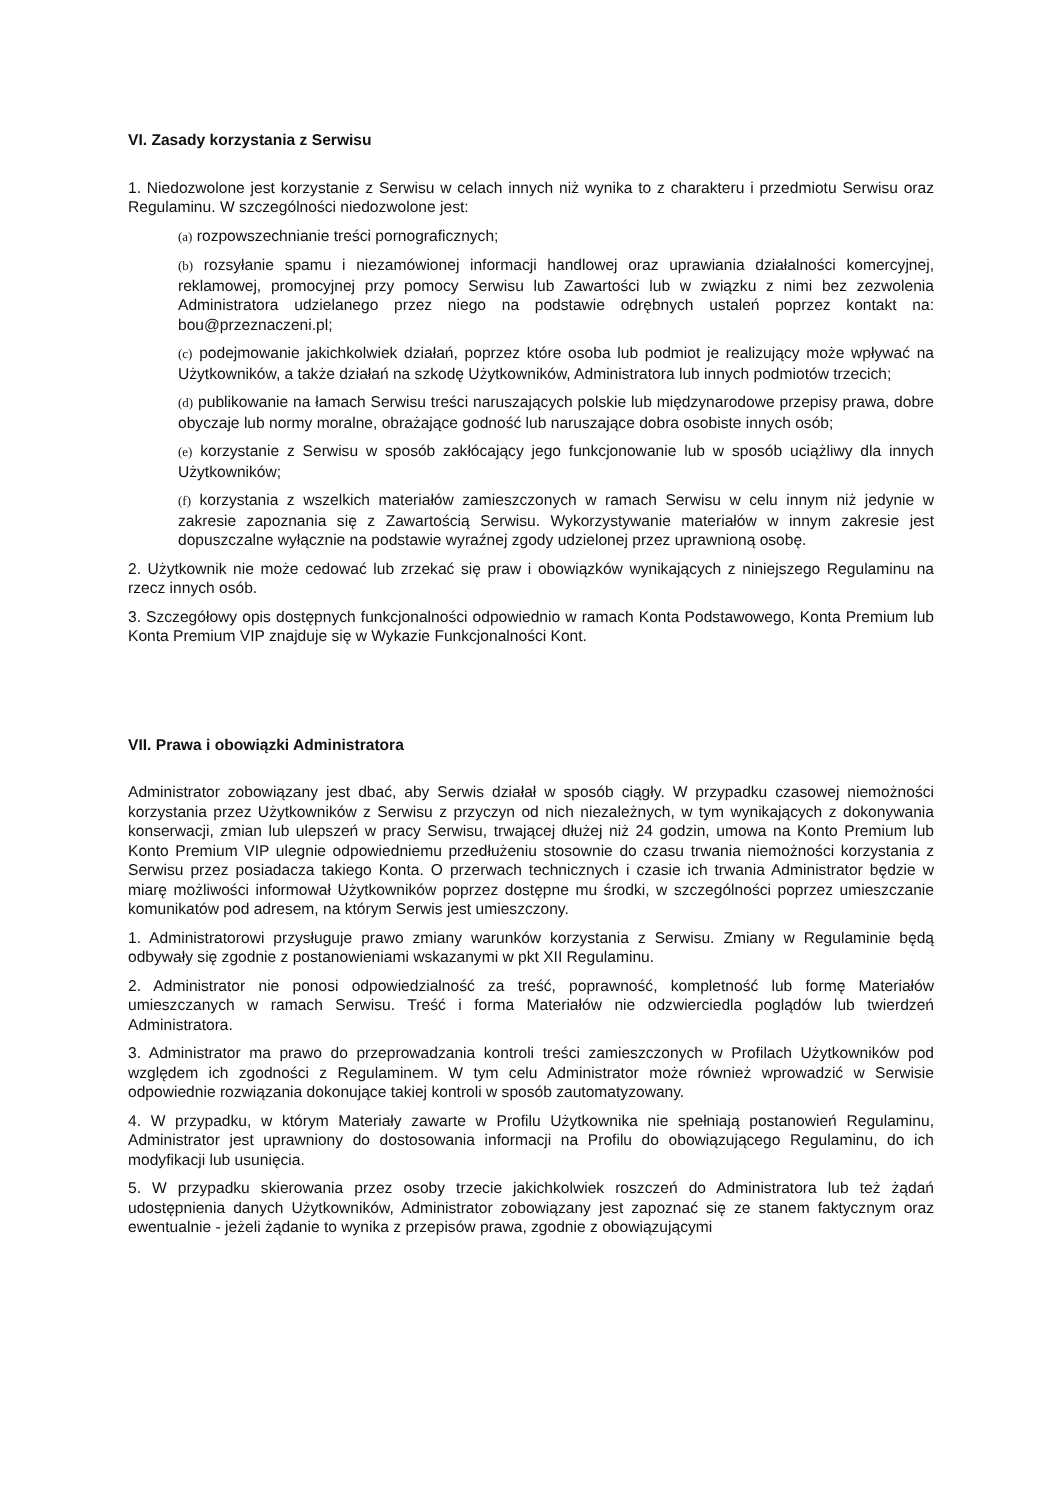VI. Zasady korzystania z Serwisu
1. Niedozwolone jest korzystanie z Serwisu w celach innych niż wynika to z charakteru i przedmiotu Serwisu oraz Regulaminu. W szczególności niedozwolone jest:
(a) rozpowszechnianie treści pornograficznych;
(b) rozsyłanie spamu i niezamówionej informacji handlowej oraz uprawiania działalności komercyjnej, reklamowej, promocyjnej przy pomocy Serwisu lub Zawartości lub w związku z nimi bez zezwolenia Administratora udzielanego przez niego na podstawie odrębnych ustaleń poprzez kontakt na: bou@przeznaczeni.pl;
(c) podejmowanie jakichkolwiek działań, poprzez które osoba lub podmiot je realizujący może wpływać na Użytkowników, a także działań na szkodę Użytkowników, Administratora lub innych podmiotów trzecich;
(d) publikowanie na łamach Serwisu treści naruszających polskie lub międzynarodowe przepisy prawa, dobre obyczaje lub normy moralne, obrażające godność lub naruszające dobra osobiste innych osób;
(e) korzystanie z Serwisu w sposób zakłócający jego funkcjonowanie lub w sposób uciążliwy dla innych Użytkowników;
(f) korzystania z wszelkich materiałów zamieszczonych w ramach Serwisu w celu innym niż jedynie w zakresie zapoznania się z Zawartością Serwisu. Wykorzystywanie materiałów w innym zakresie jest dopuszczalne wyłącznie na podstawie wyraźnej zgody udzielonej przez uprawnioną osobę.
2. Użytkownik nie może cedować lub zrzekać się praw i obowiązków wynikających z niniejszego Regulaminu na rzecz innych osób.
3. Szczegółowy opis dostępnych funkcjonalności odpowiednio w ramach Konta Podstawowego, Konta Premium lub Konta Premium VIP znajduje się w Wykazie Funkcjonalności Kont.
VII. Prawa i obowiązki Administratora
Administrator zobowiązany jest dbać, aby Serwis działał w sposób ciągły. W przypadku czasowej niemożności korzystania przez Użytkowników z Serwisu z przyczyn od nich niezależnych, w tym wynikających z dokonywania konserwacji, zmian lub ulepszeń w pracy Serwisu, trwającej dłużej niż 24 godzin, umowa na Konto Premium lub Konto Premium VIP ulegnie odpowiedniemu przedłużeniu stosownie do czasu trwania niemożności korzystania z Serwisu przez posiadacza takiego Konta. O przerwach technicznych i czasie ich trwania Administrator będzie w miarę możliwości informował Użytkowników poprzez dostępne mu środki, w szczególności poprzez umieszczanie komunikatów pod adresem, na którym Serwis jest umieszczony.
1. Administratorowi przysługuje prawo zmiany warunków korzystania z Serwisu. Zmiany w Regulaminie będą odbywały się zgodnie z postanowieniami wskazanymi w pkt XII Regulaminu.
2. Administrator nie ponosi odpowiedzialność za treść, poprawność, kompletność lub formę Materiałów umieszczanych w ramach Serwisu. Treść i forma Materiałów nie odzwierciedla poglądów lub twierdzeń Administratora.
3. Administrator ma prawo do przeprowadzania kontroli treści zamieszczonych w Profilach Użytkowników pod względem ich zgodności z Regulaminem. W tym celu Administrator może również wprowadzić w Serwisie odpowiednie rozwiązania dokonujące takiej kontroli w sposób zautomatyzowany.
4. W przypadku, w którym Materiały zawarte w Profilu Użytkownika nie spełniają postanowień Regulaminu, Administrator jest uprawniony do dostosowania informacji na Profilu do obowiązującego Regulaminu, do ich modyfikacji lub usunięcia.
5. W przypadku skierowania przez osoby trzecie jakichkolwiek roszczeń do Administratora lub też żądań udostępnienia danych Użytkowników, Administrator zobowiązany jest zapoznać się ze stanem faktycznym oraz ewentualnie - jeżeli żądanie to wynika z przepisów prawa, zgodnie z obowiązującymi